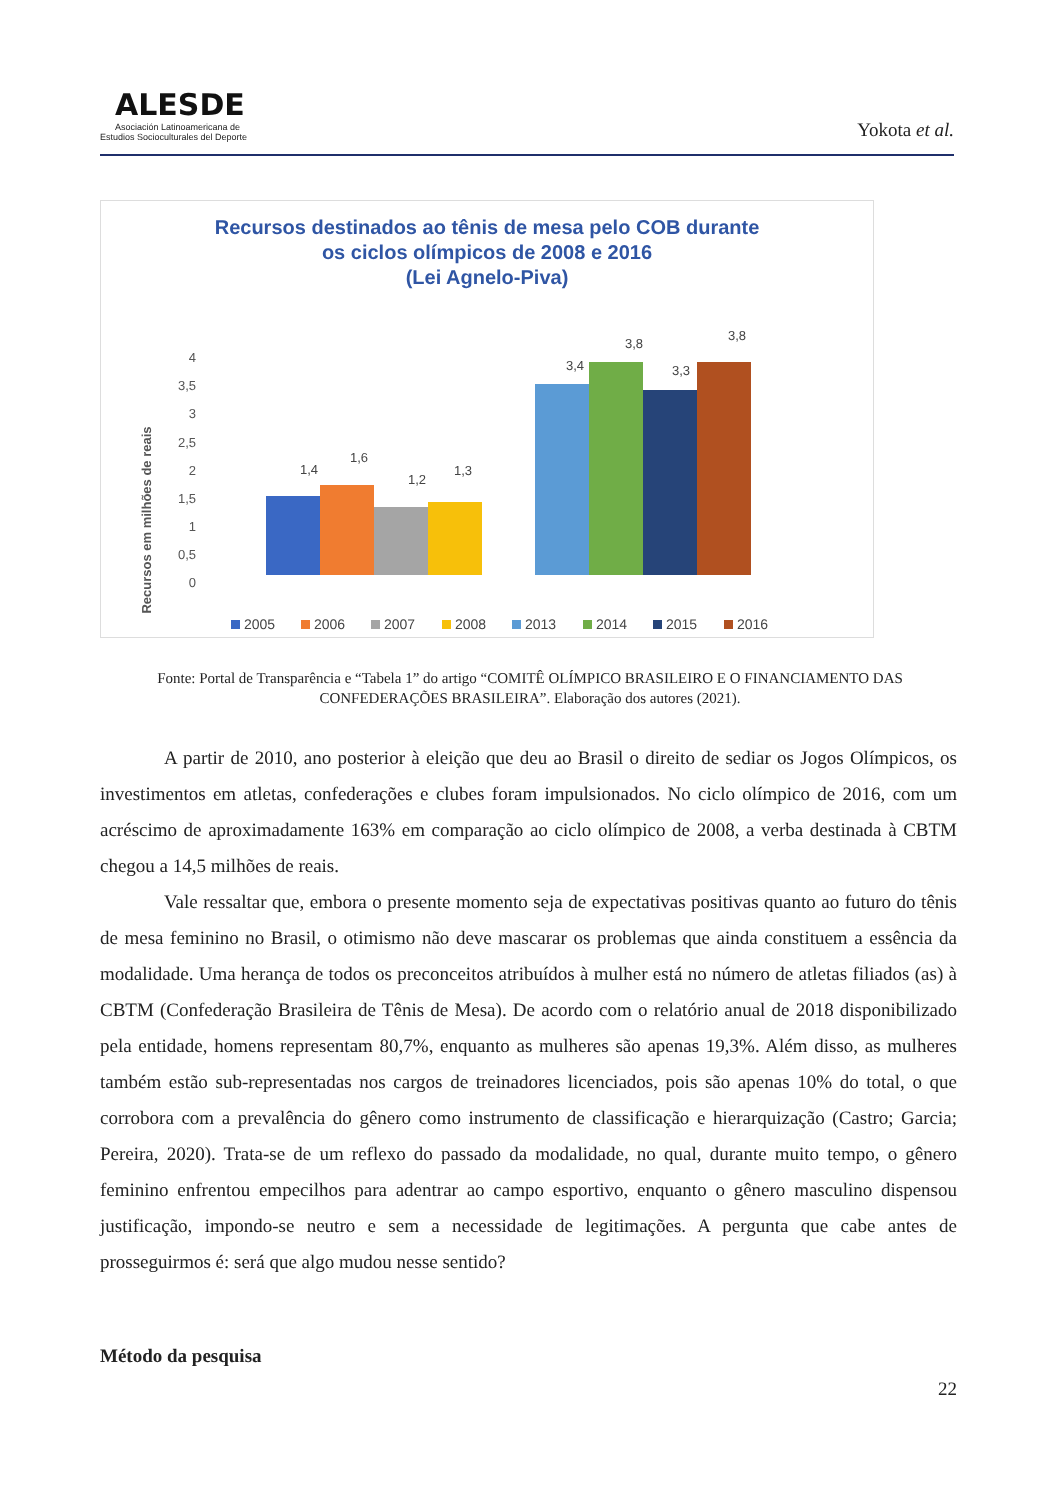ALESDE
Asociación Latinoamericana de
Estudios Socioculturales del Deporte
Yokota et al.
Recursos destinados ao tênis de mesa pelo COB durante
os ciclos olímpicos de 2008 e 2016
(Lei Agnelo-Piva)
Recursos em milhões de reais
4
3,5
3
2,5
2
1,5
1
0,5
0
1,4
1,6
1,2
1,3
3,4
3,8
3,3
3,8
2005
2006
2007
2008
2013
2014
2015
2016
Fonte: Portal de Transparência e “Tabela 1” do artigo “COMITÊ OLÍMPICO BRASILEIRO E O FINANCIAMENTO DAS CONFEDERAÇÕES BRASILEIRA”. Elaboração dos autores (2021).
A partir de 2010, ano posterior à eleição que deu ao Brasil o direito de sediar os Jogos Olímpicos, os investimentos em atletas, confederações e clubes foram impulsionados. No ciclo olímpico de 2016, com um acréscimo de aproximadamente 163% em comparação ao ciclo olímpico de 2008, a verba destinada à CBTM chegou a 14,5 milhões de reais.
Vale ressaltar que, embora o presente momento seja de expectativas positivas quanto ao futuro do tênis de mesa feminino no Brasil, o otimismo não deve mascarar os problemas que ainda constituem a essência da modalidade. Uma herança de todos os preconceitos atribuídos à mulher está no número de atletas filiados (as) à CBTM (Confederação Brasileira de Tênis de Mesa). De acordo com o relatório anual de 2018 disponibilizado pela entidade, homens representam 80,7%, enquanto as mulheres são apenas 19,3%. Além disso, as mulheres também estão sub-representadas nos cargos de treinadores licenciados, pois são apenas 10% do total, o que corrobora com a prevalência do gênero como instrumento de classificação e hierarquização (Castro; Garcia; Pereira, 2020). Trata-se de um reflexo do passado da modalidade, no qual, durante muito tempo, o gênero feminino enfrentou empecilhos para adentrar ao campo esportivo, enquanto o gênero masculino dispensou justificação, impondo-se neutro e sem a necessidade de legitimações. A pergunta que cabe antes de prosseguirmos é: será que algo mudou nesse sentido?
Método da pesquisa
22